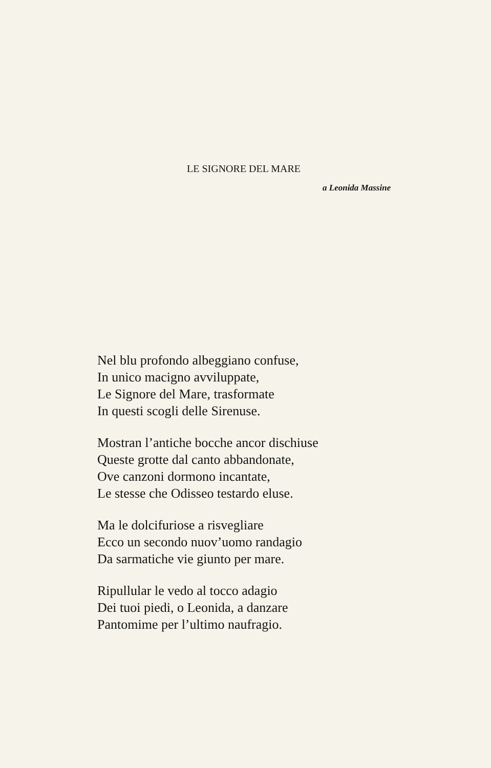LE SIGNORE DEL MARE
a Leonida Massine
Nel blu profondo albeggiano confuse,
In unico macigno avviluppate,
Le Signore del Mare, trasformate
In questi scogli delle Sirenuse.
Mostran l’antiche bocche ancor dischiuse
Queste grotte dal canto abbandonate,
Ove canzoni dormono incantate,
Le stesse che Odisseo testardo eluse.
Ma le dolcifuriose a risvegliare
Ecco un secondo nuov’uomo randagio
Da sarmatiche vie giunto per mare.
Ripullular le vedo al tocco adagio
Dei tuoi piedi, o Leonida, a danzare
Pantomime per l’ultimo naufragio.